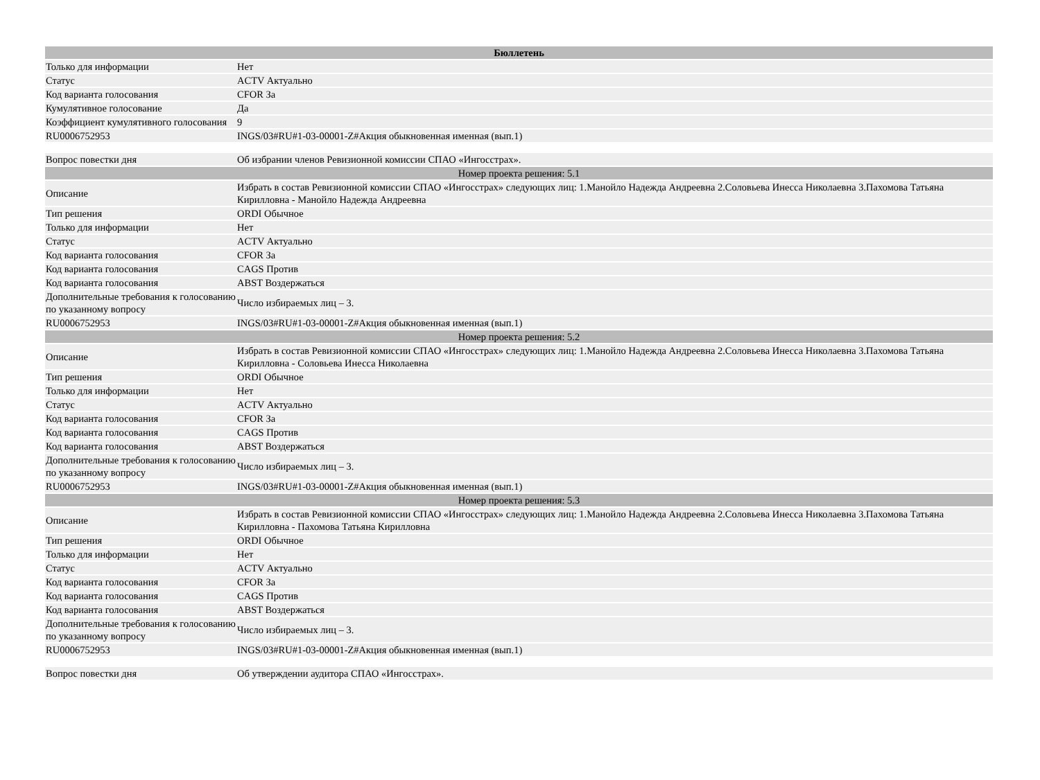| Бюллетень | |
| Только для информации | Нет |
| Статус | ACTV Актуально |
| Код варианта голосования | CFOR За |
| Кумулятивное голосование | Да |
| Коэффициент кумулятивного голосования | 9 |
| RU0006752953 | INGS/03#RU#1-03-00001-Z#Акция обыкновенная именная (вып.1) |
| Вопрос повестки дня | Об избрании членов Ревизионной комиссии СПАО «Ингосстрах». |
| Номер проекта решения: 5.1 | |
| Описание | Избрать в состав Ревизионной комиссии СПАО «Ингосстрах» следующих лиц: 1.Манойло Надежда Андреевна 2.Соловьева Инесса Николаевна 3.Пахомова Татьяна Кирилловна - Манойло Надежда Андреевна |
| Тип решения | ORDI Обычное |
| Только для информации | Нет |
| Статус | ACTV Актуально |
| Код варианта голосования | CFOR За |
| Код варианта голосования | CAGS Против |
| Код варианта голосования | ABST Воздержаться |
| Дополнительные требования к голосованию по указанному вопросу | Число избираемых лиц – 3. |
| RU0006752953 | INGS/03#RU#1-03-00001-Z#Акция обыкновенная именная (вып.1) |
| Номер проекта решения: 5.2 | |
| Описание | Избрать в состав Ревизионной комиссии СПАО «Ингосстрах» следующих лиц: 1.Манойло Надежда Андреевна 2.Соловьева Инесса Николаевна 3.Пахомова Татьяна Кирилловна - Соловьева Инесса Николаевна |
| Тип решения | ORDI Обычное |
| Только для информации | Нет |
| Статус | ACTV Актуально |
| Код варианта голосования | CFOR За |
| Код варианта голосования | CAGS Против |
| Код варианта голосования | ABST Воздержаться |
| Дополнительные требования к голосованию по указанному вопросу | Число избираемых лиц – 3. |
| RU0006752953 | INGS/03#RU#1-03-00001-Z#Акция обыкновенная именная (вып.1) |
| Номер проекта решения: 5.3 | |
| Описание | Избрать в состав Ревизионной комиссии СПАО «Ингосстрах» следующих лиц: 1.Манойло Надежда Андреевна 2.Соловьева Инесса Николаевна 3.Пахомова Татьяна Кирилловна - Пахомова Татьяна Кирилловна |
| Тип решения | ORDI Обычное |
| Только для информации | Нет |
| Статус | ACTV Актуально |
| Код варианта голосования | CFOR За |
| Код варианта голосования | CAGS Против |
| Код варианта голосования | ABST Воздержаться |
| Дополнительные требования к голосованию по указанному вопросу | Число избираемых лиц – 3. |
| RU0006752953 | INGS/03#RU#1-03-00001-Z#Акция обыкновенная именная (вып.1) |
| Вопрос повестки дня | Об утверждении аудитора СПАО «Ингосстрах». |